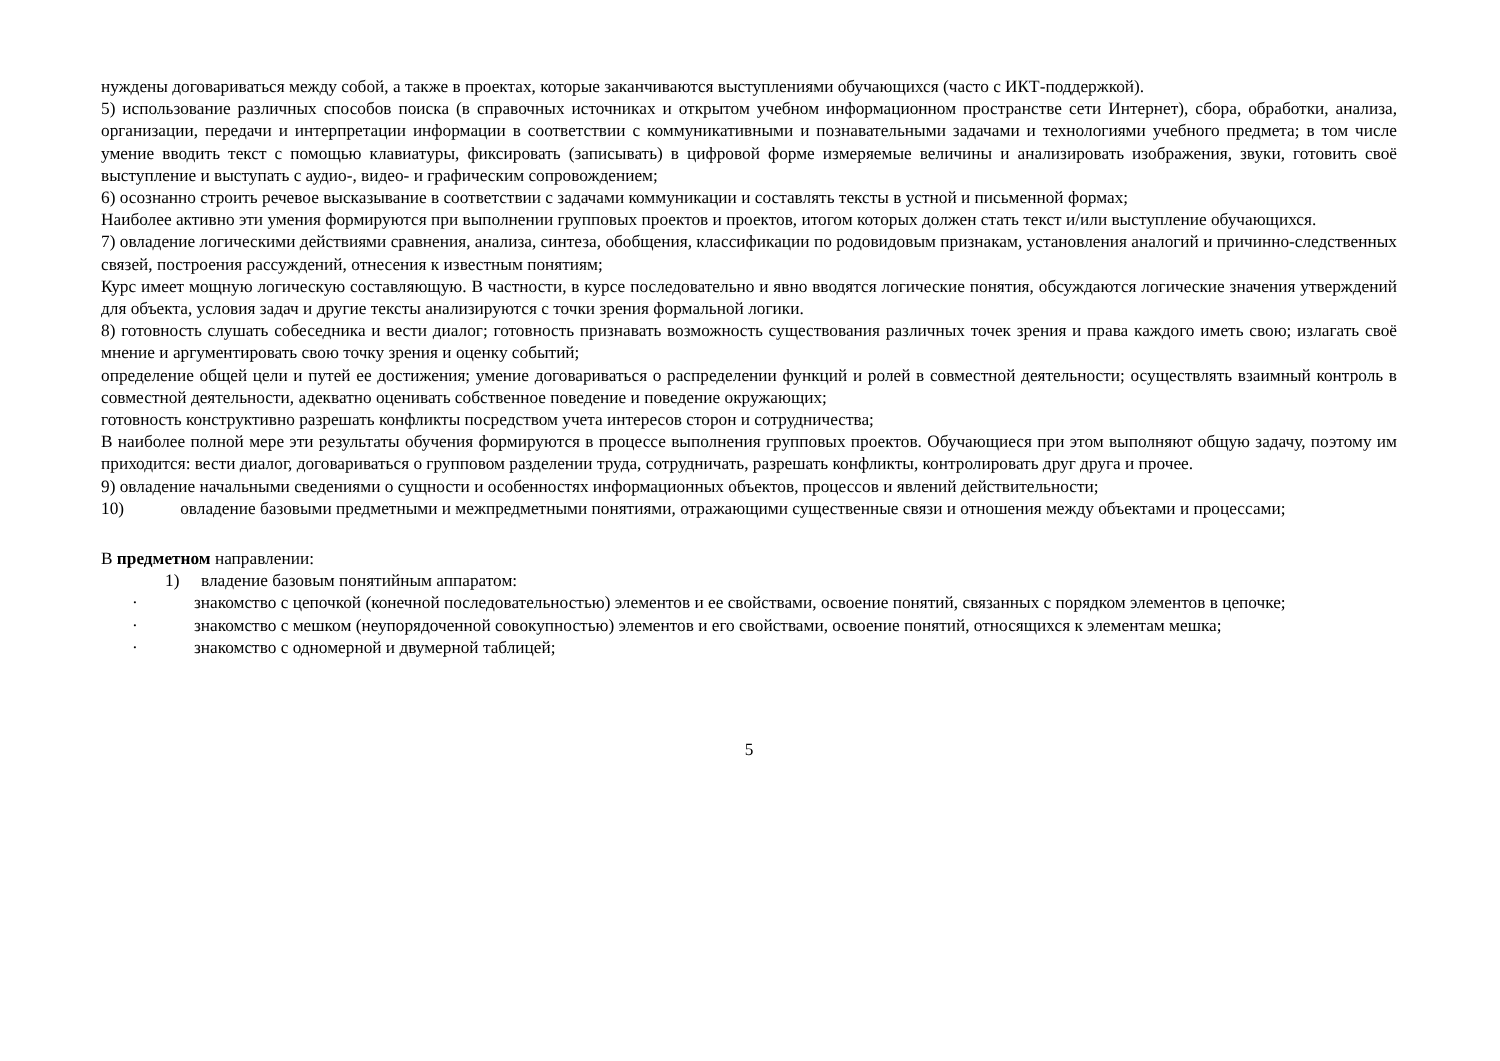нуждены договариваться между собой, а также в проектах, которые заканчиваются выступлениями обучающихся (часто с ИКТ-поддержкой).
5) использование различных способов поиска (в справочных источниках и открытом учебном информационном пространстве сети Интернет), сбора, обработки, анализа, организации, передачи и интерпретации информации в соответствии с коммуникативными и познавательными задачами и технологиями учебного предмета; в том числе умение вводить текст с помощью клавиатуры, фиксировать (записывать) в цифровой форме измеряемые величины и анализировать изображения, звуки, готовить своё выступление и выступать с аудио-, видео- и графическим сопровождением;
6) осознанно строить речевое высказывание в соответствии с задачами коммуникации и составлять тексты в устной и письменной формах;
Наиболее активно эти умения формируются при выполнении групповых проектов и проектов, итогом которых должен стать текст и/или выступление обучающихся.
7) овладение логическими действиями сравнения, анализа, синтеза, обобщения, классификации по родовидовым признакам, установления аналогий и причинно-следственных связей, построения рассуждений, отнесения к известным понятиям;
Курс имеет мощную логическую составляющую. В частности, в курсе последовательно и явно вводятся логические понятия, обсуждаются логические значения утверждений для объекта, условия задач и другие тексты анализируются с точки зрения формальной логики.
8) готовность слушать собеседника и вести диалог; готовность признавать возможность существования различных точек зрения и права каждого иметь свою; излагать своё мнение и аргументировать свою точку зрения и оценку событий;
определение общей цели и путей ее достижения; умение договариваться о распределении функций и ролей в совместной деятельности; осуществлять взаимный контроль в совместной деятельности, адекватно оценивать собственное поведение и поведение окружающих;
готовность конструктивно разрешать конфликты посредством учета интересов сторон и сотрудничества;
В наиболее полной мере эти результаты обучения формируются в процессе выполнения групповых проектов. Обучающиеся при этом выполняют общую задачу, поэтому им приходится: вести диалог, договариваться о групповом разделении труда, сотрудничать, разрешать конфликты, контролировать друг друга и прочее.
9) овладение начальными сведениями о сущности и особенностях информационных объектов, процессов и явлений действительности;
10) овладение базовыми предметными и межпредметными понятиями, отражающими существенные связи и отношения между объектами и процессами;
В предметном направлении:
1) владение базовым понятийным аппаратом:
· знакомство с цепочкой (конечной последовательностью) элементов и ее свойствами, освоение понятий, связанных с порядком элементов в цепочке;
· знакомство с мешком (неупорядоченной совокупностью) элементов и его свойствами, освоение понятий, относящихся к элементам мешка;
· знакомство с одномерной и двумерной таблицей;
5